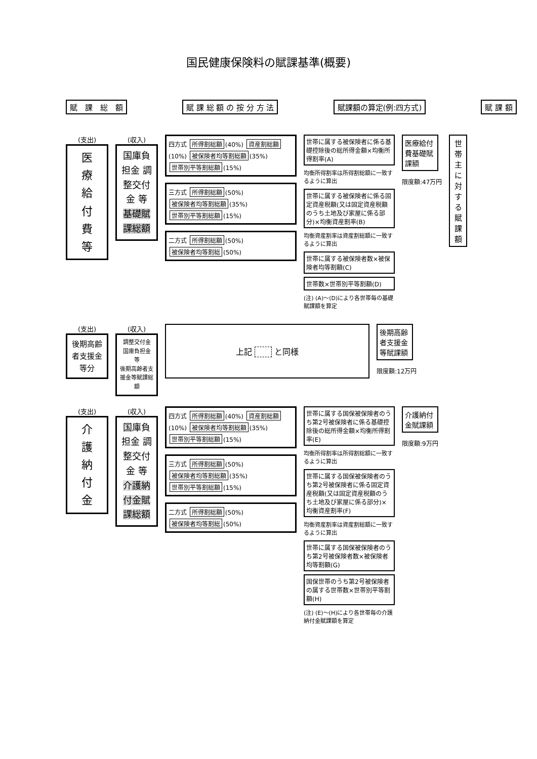国民健康保険料の賦課基準(概要)
賦　課　総　額 賦 課 総 額 の 按 分 方 法 賦課額の算定(例:四方式) 賦 課 額
(支出)
医
療
給
付
費
等
(収入)
国庫負担金 調整交付金 等
基礎賦課総額
四方式 所得割総額 (40%) 資産割総額 (10%) 被保険者均等割総額 (35%) 世帯別平等割総額 (15%)
三方式 所得割総額 (50%) 被保険者均等割総額 (35%) 世帯別平等割総額 (15%)
二方式 所得割総額 (50%) 被保険者均等割総 (50%)
世帯に属する被保険者に係る基礎控除後の総所得金額×均衡所得割率(A)
均衡所得割率は所得割総額に一致するように算出
世帯に属する被保険者に係る固定資産税額(又は固定資産税額のうち土地及び家屋に係る部分)×均衡資産割率(B)
均衡資産割率は資産割総額に一致するように算出
世帯に属する被保険者数×被保険者均等割額(C)
世帯数×世帯別平等割額(D)
(注) (A)～(D)により各世帯毎の基礎賦課額を算定
医療給付費基礎賦課額
限度額:47万円
世帯主に対する賦課額
(支出)
後期高齢者支援金等分
(収入)
調整交付金 国庫負担金 等
後期高齢者支援金等賦課総額
上記 　　 と同様
後期高齢者支援金等賦課額
限度額:12万円
(支出)
介
護
納
付
金
(収入)
国庫負担金 調整交付金 等
介護納付金賦課総額
四方式 所得割総額 (40%) 資産割総額 (10%) 被保険者均等割総額 (35%) 世帯別平等割総額 (15%)
三方式 所得割総額 (50%) 被保険者均等割総額 (35%) 世帯別平等割総額 (15%)
二方式 所得割総額 (50%) 被保険者均等割総 (50%)
世帯に属する国保被保険者のうち第2号被保険者に係る基礎控除後の総所得金額×均衡所得割率(E)
均衡所得割率は所得割総額に一致するように算出
世帯に属する国保被保険者のうち第2号被保険者に係る固定資産税額(又は固定資産税額のうち土地及び家屋に係る部分)×均衡資産割率(F)
均衡資産割率は資産割総額に一致するように算出
世帯に属する国保被保険者のうち第2号被保険者数×被保険者均等割額(G)
国保世帯のうち第2号被保険者の属する世帯数×世帯別平等割額(H)
(注) (E)～(H)により各世帯毎の介護納付金賦課額を算定
介護納付金賦課額
限度額:9万円